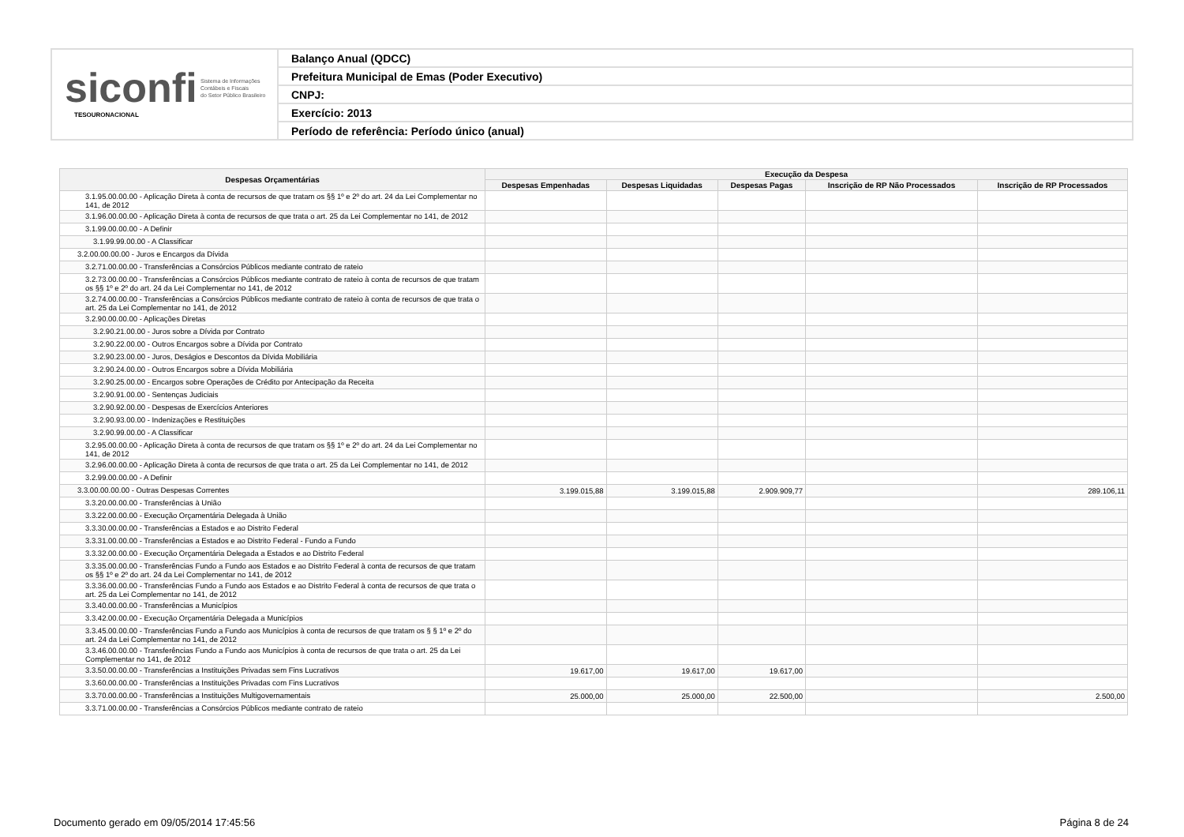siconfi Sistema de Informações
Contábeis e Fiscais
do Setor Público Brasileiro
TESOURONACIONAL
Balanço Anual (QDCC)
Prefeitura Municipal de Emas (Poder Executivo)
CNPJ:
Exercício: 2013
Período de referência: Período único (anual)
| Despesas Orçamentárias | Execução da Despesa | | | | |
| --- | --- | --- | --- | --- | --- |
| | Despesas Empenhadas | Despesas Liquidadas | Despesas Pagas | Inscrição de RP Não Processados | Inscrição de RP Processados |
| 3.1.95.00.00.00 - Aplicação Direta à conta de recursos de que tratam os §§ 1º e 2º do art. 24 da Lei Complementar no 141, de 2012 | | | | | |
| 3.1.96.00.00.00 - Aplicação Direta à conta de recursos de que trata o art. 25 da Lei Complementar no 141, de 2012 | | | | | |
| 3.1.99.00.00.00 - A Definir | | | | | |
| 3.1.99.99.00.00 - A Classificar | | | | | |
| 3.2.00.00.00.00 - Juros e Encargos da Dívida | | | | | |
| 3.2.71.00.00.00 - Transferências a Consórcios Públicos mediante contrato de rateio | | | | | |
| 3.2.73.00.00.00 - Transferências a Consórcios Públicos mediante contrato de rateio à conta de recursos de que tratam os §§ 1º e 2º do art. 24 da Lei Complementar no 141, de 2012 | | | | | |
| 3.2.74.00.00.00 - Transferências a Consórcios Públicos mediante contrato de rateio à conta de recursos de que trata o art. 25 da Lei Complementar no 141, de 2012 | | | | | |
| 3.2.90.00.00.00 - Aplicações Diretas | | | | | |
| 3.2.90.21.00.00 - Juros sobre a Dívida por Contrato | | | | | |
| 3.2.90.22.00.00 - Outros Encargos sobre a Dívida por Contrato | | | | | |
| 3.2.90.23.00.00 - Juros, Deságios e Descontos da Dívida Mobiliária | | | | | |
| 3.2.90.24.00.00 - Outros Encargos sobre a Dívida Mobiliária | | | | | |
| 3.2.90.25.00.00 - Encargos sobre Operações de Crédito por Antecipação da Receita | | | | | |
| 3.2.90.91.00.00 - Sentenças Judiciais | | | | | |
| 3.2.90.92.00.00 - Despesas de Exercícios Anteriores | | | | | |
| 3.2.90.93.00.00 - Indenizações e Restituições | | | | | |
| 3.2.90.99.00.00 - A Classificar | | | | | |
| 3.2.95.00.00.00 - Aplicação Direta à conta de recursos de que tratam os §§ 1º e 2º do art. 24 da Lei Complementar no 141, de 2012 | | | | | |
| 3.2.96.00.00.00 - Aplicação Direta à conta de recursos de que trata o art. 25 da Lei Complementar no 141, de 2012 | | | | | |
| 3.2.99.00.00.00 - A Definir | | | | | |
| 3.3.00.00.00.00 - Outras Despesas Correntes | 3.199.015,88 | 3.199.015,88 | 2.909.909,77 | | 289.106,11 |
| 3.3.20.00.00.00 - Transferências à União | | | | | |
| 3.3.22.00.00.00 - Execução Orçamentária Delegada à União | | | | | |
| 3.3.30.00.00.00 - Transferências a Estados e ao Distrito Federal | | | | | |
| 3.3.31.00.00.00 - Transferências a Estados e ao Distrito Federal - Fundo a Fundo | | | | | |
| 3.3.32.00.00.00 - Execução Orçamentária Delegada a Estados e ao Distrito Federal | | | | | |
| 3.3.35.00.00.00 - Transferências Fundo a Fundo aos Estados e ao Distrito Federal à conta de recursos de que tratam os §§ 1º e 2º do art. 24 da Lei Complementar no 141, de 2012 | | | | | |
| 3.3.36.00.00.00 - Transferências Fundo a Fundo aos Estados e ao Distrito Federal à conta de recursos de que trata o art. 25 da Lei Complementar no 141, de 2012 | | | | | |
| 3.3.40.00.00.00 - Transferências a Municípios | | | | | |
| 3.3.42.00.00.00 - Execução Orçamentária Delegada a Municípios | | | | | |
| 3.3.45.00.00.00 - Transferências Fundo a Fundo aos Municípios à conta de recursos de que tratam os § § 1º e 2º do art. 24 da Lei Complementar no 141, de 2012 | | | | | |
| 3.3.46.00.00.00 - Transferências Fundo a Fundo aos Municípios à conta de recursos de que trata o art. 25 da Lei Complementar no 141, de 2012 | | | | | |
| 3.3.50.00.00.00 - Transferências a Instituições Privadas sem Fins Lucrativos | 19.617,00 | 19.617,00 | 19.617,00 | | |
| 3.3.60.00.00.00 - Transferências a Instituições Privadas com Fins Lucrativos | | | | | |
| 3.3.70.00.00.00 - Transferências a Instituições Multigovernamentais | 25.000,00 | 25.000,00 | 22.500,00 | | 2.500,00 |
| 3.3.71.00.00.00 - Transferências a Consórcios Públicos mediante contrato de rateio | | | | | |
Documento gerado em 09/05/2014 17:45:56
Página 8 de 24